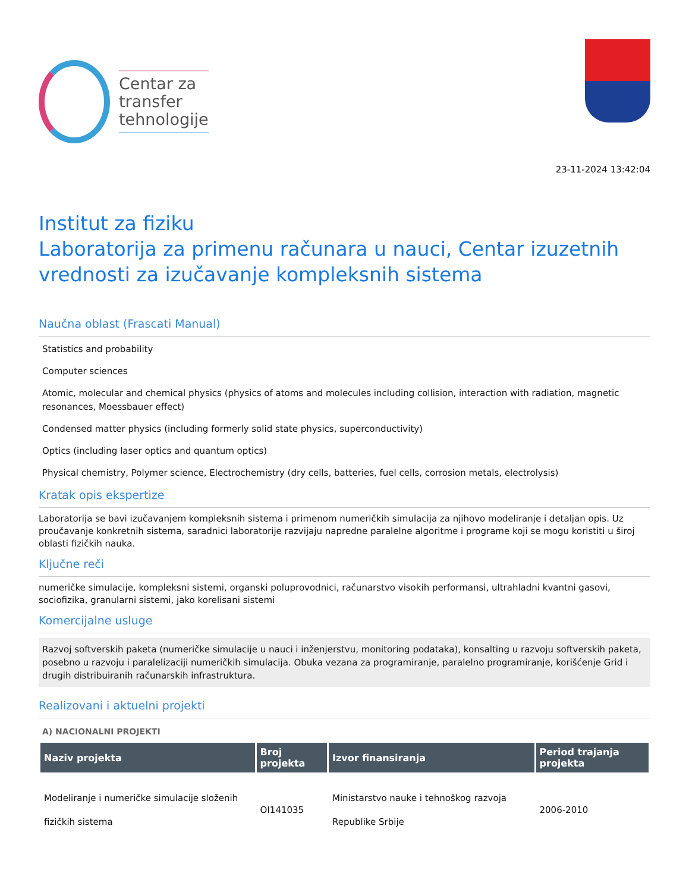Centar za
transfer
tehnologije
23-11-2024 13:42:04
Institut za fiziku
Laboratorija za primenu računara u nauci, Centar izuzetnih vrednosti za izučavanje kompleksnih sistema
Naučna oblast (Frascati Manual)
Statistics and probability
Computer sciences
Atomic, molecular and chemical physics (physics of atoms and molecules including collision, interaction with radiation, magnetic resonances, Moessbauer effect)
Condensed matter physics (including formerly solid state physics, superconductivity)
Optics (including laser optics and quantum optics)
Physical chemistry, Polymer science, Electrochemistry (dry cells, batteries, fuel cells, corrosion metals, electrolysis)
Kratak opis ekspertize
Laboratorija se bavi izučavanjem kompleksnih sistema i primenom numeričkih simulacija za njihovo modeliranje i detaljan opis. Uz proučavanje konkretnih sistema, saradnici laboratorije razvijaju napredne paralelne algoritme i programe koji se mogu koristiti u široj oblasti fizičkih nauka.
Ključne reči
numeričke simulacije, kompleksni sistemi, organski poluprovodnici, računarstvo visokih performansi, ultrahladni kvantni gasovi, sociofizika, granularni sistemi, jako korelisani sistemi
Komercijalne usluge
Razvoj softverskih paketa (numeričke simulacije u nauci i inženjerstvu, monitoring podataka), konsalting u razvoju softverskih paketa, posebno u razvoju i paralelizaciji numeričkih simulacija. Obuka vezana za programiranje, paralelno programiranje, korišćenje Grid i drugih distribuiranih računarskih infrastruktura.
Realizovani i aktuelni projekti
A) NACIONALNI PROJEKTI
| Naziv projekta | Broj projekta | Izvor finansiranja | Period trajanja projekta |
| --- | --- | --- | --- |
| Modeliranje i numeričke simulacije složenih fizičkih sistema | OI141035 | Ministarstvo nauke i tehnoškog razvoja Republike Srbije | 2006-2010 |